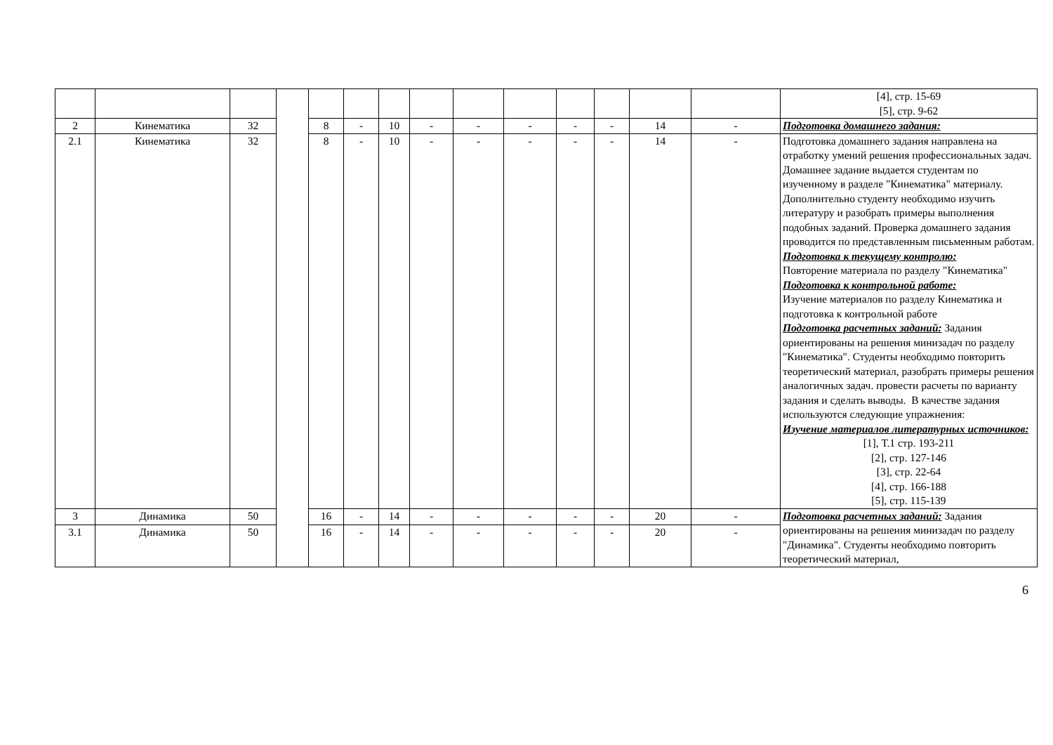| | | | | | | | | | | | | | | [4], стр. 15-69 [5], стр. 9-62 |
| 2 | Кинематика | 32 | | 8 | - | 10 | - | - | - | - | - | 14 | - | Подготовка домашнего задания: |
| 2.1 | Кинематика | 32 | | 8 | - | 10 | - | - | - | - | - | 14 | - | Подготовка домашнего задания направлена на отработку умений решения профессиональных задач. Домашнее задание выдается студентам по изученному в разделе "Кинематика" материалу. Дополнительно студенту необходимо изучить литературу и разобрать примеры выполнения подобных заданий. Проверка домашнего задания проводится по представленным письменным работам. Подготовка к текущему контролю: Повторение материала по разделу "Кинематика" Подготовка к контрольной работе: Изучение материалов по разделу Кинематика и подготовка к контрольной работе Подготовка расчетных заданий: Задания ориентированы на решения минизадач по разделу "Кинематика". Студенты необходимо повторить теоретический материал, разобрать примеры решения аналогичных задач. провести расчеты по варианту задания и сделать выводы. В качестве задания используются следующие упражнения: Изучение материалов литературных источников: [1], Т.1 стр. 193-211 [2], стр. 127-146 [3], стр. 22-64 [4], стр. 166-188 [5], стр. 115-139 |
| 3 | Динамика | 50 | | 16 | - | 14 | - | - | - | - | - | 20 | - | Подготовка расчетных заданий: Задания ориентированы на решения минизадач по разделу "Динамика". Студенты необходимо повторить теоретический материал, |
| 3.1 | Динамика | 50 | | 16 | - | 14 | - | - | - | - | - | 20 | - | |
6